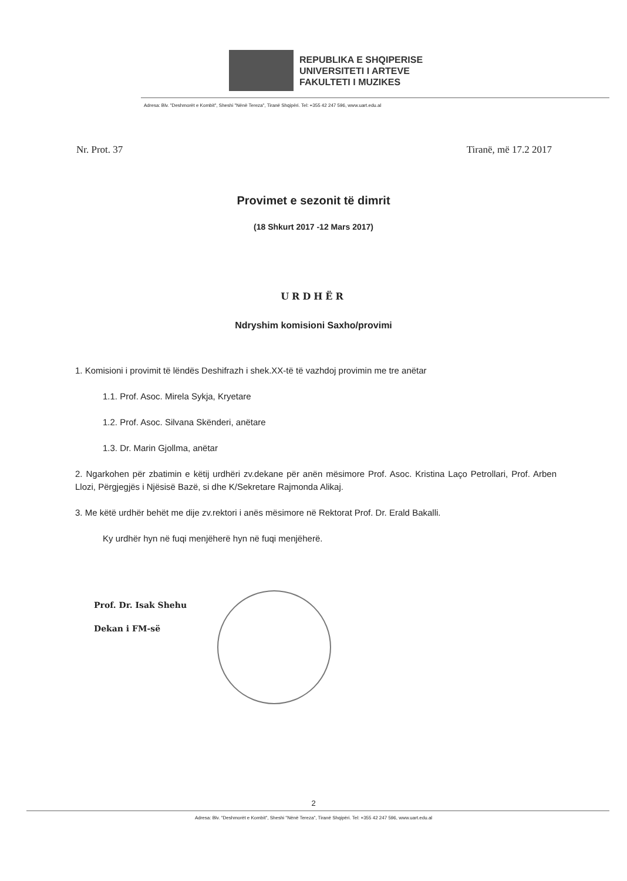REPUBLIKA E SHQIPERISE
UNIVERSITETI I ARTEVE
FAKULTETI I MUZIKES
Adresa: Blv. "Deshmorët e Kombit", Sheshi "Nënë Tereza", Tiranë Shqipëri. Tel: +355 42 247 596, www.uart.edu.al
Nr. Prot. 37 Tiranë, më 17.2 2017
Provimet e sezonit të dimrit
(18 Shkurt 2017 -12 Mars 2017)
URDHËR
Ndryshim komisioni Saxho/provimi
1. Komisioni i provimit të lëndës Deshifrazh i shek.XX-të të vazhdoj provimin me tre anëtar
1.1. Prof. Asoc. Mirela Sykja, Kryetare
1.2. Prof. Asoc. Silvana Skënderi, anëtare
1.3. Dr. Marin Gjollma, anëtar
2. Ngarkohen për zbatimin e këtij urdhëri zv.dekane për anën mësimore Prof. Asoc. Kristina Laço Petrollari, Prof. Arben Llozi, Përgjegjës i Njësisë Bazë, si dhe K/Sekretare Rajmonda Alikaj.
3. Me këtë urdhër behët me dije zv.rektori i anës mësimore në Rektorat Prof. Dr. Erald Bakalli.
Ky urdhër hyn në fuqi menjëherë hyn në fuqi menjëherë.
Prof. Dr. Isak Shehu
Dekan i FM-së
2
Adresa: Blv. "Deshmorët e Kombit", Sheshi "Nënë Tereza", Tiranë Shqipëri. Tel: +355 42 247 596, www.uart.edu.al